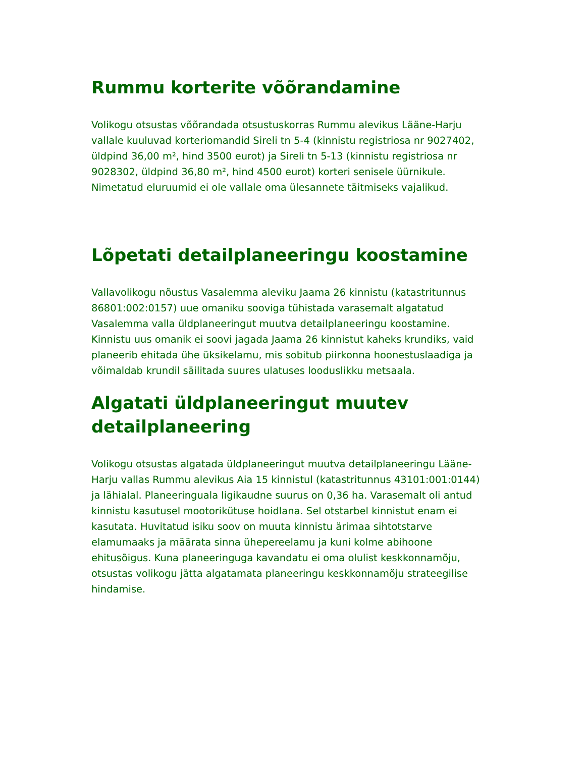Rummu korterite võõrandamine
Volikogu otsustas võõrandada otsustuskorras Rummu alevikus Lääne-Harju vallale kuuluvad korteriomandid Sireli tn 5-4 (kinnistu registriosa nr 9027402, üldpind 36,00 m², hind 3500 eurot) ja Sireli tn 5-13 (kinnistu registriosa nr 9028302, üldpind 36,80 m², hind 4500 eurot) korteri senisele üürnikule. Nimetatud eluruumid ei ole vallale oma ülesannete täitmiseks vajalikud.
Lõpetati detailplaneeringu koostamine
Vallavolikogu nõustus Vasalemma aleviku Jaama 26 kinnistu (katastritunnus 86801:002:0157) uue omaniku sooviga tühistada varasemalt algatatud Vasalemma valla üldplaneeringut muutva detailplaneeringu koostamine. Kinnistu uus omanik ei soovi jagada Jaama 26 kinnistut kaheks krundiks, vaid planeerib ehitada ühe üksikelamu, mis sobitub piirkonna hoonestuslaadiga ja võimaldab krundil säilitada suures ulatuses looduslikku metsaala.
Algatati üldplaneeringut muutev detailplaneering
Volikogu otsustas algatada üldplaneeringut muutva detailplaneeringu Lääne-Harju vallas Rummu alevikus Aia 15 kinnistul (katastritunnus 43101:001:0144) ja lähialal. Planeeringuala ligikaudne suurus on 0,36 ha. Varasemalt oli antud kinnistu kasutusel mootorikütuse hoidlana. Sel otstarbel kinnistut enam ei kasutata. Huvitatud isiku soov on muuta kinnistu ärimaa sihtotstarve elamumaaks ja määrata sinna ühepereelamu ja kuni kolme abihoone ehitusõigus. Kuna planeeringuga kavandatu ei oma olulist keskkonnamõju, otsustas volikogu jätta algatamata planeeringu keskkonnamõju strateegilise hindamise.